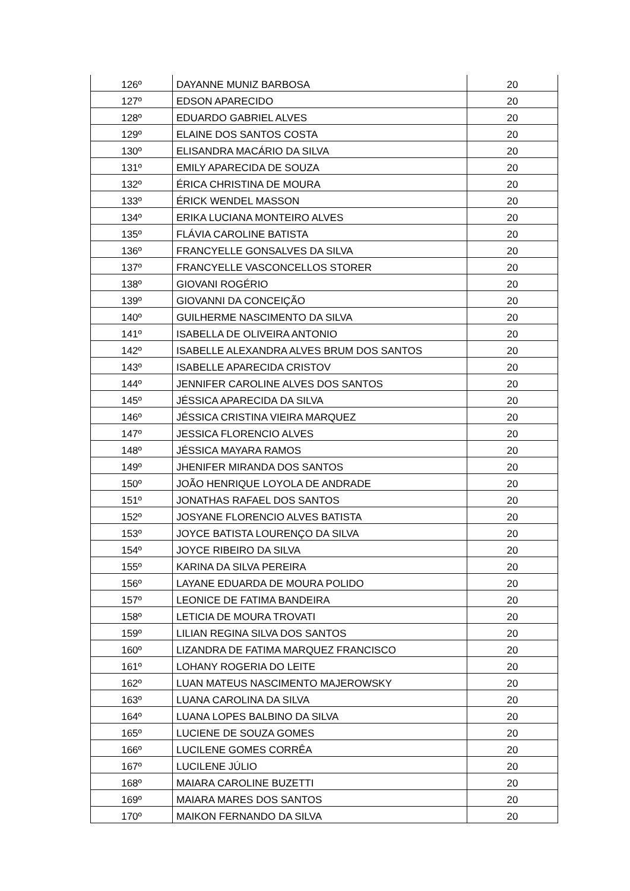| 126º | DAYANNE MUNIZ BARBOSA | 20 |
| 127º | EDSON APARECIDO | 20 |
| 128º | EDUARDO GABRIEL ALVES | 20 |
| 129º | ELAINE DOS SANTOS COSTA | 20 |
| 130º | ELISANDRA MACÁRIO DA SILVA | 20 |
| 131º | EMILY APARECIDA DE SOUZA | 20 |
| 132º | ÉRICA CHRISTINA DE MOURA | 20 |
| 133º | ÉRICK WENDEL MASSON | 20 |
| 134º | ERIKA LUCIANA MONTEIRO ALVES | 20 |
| 135º | FLÁVIA CAROLINE BATISTA | 20 |
| 136º | FRANCYELLE GONSALVES DA SILVA | 20 |
| 137º | FRANCYELLE VASCONCELLOS STORER | 20 |
| 138º | GIOVANI ROGÉRIO | 20 |
| 139º | GIOVANNI DA CONCEIÇÃO | 20 |
| 140º | GUILHERME NASCIMENTO DA SILVA | 20 |
| 141º | ISABELLA DE OLIVEIRA ANTONIO | 20 |
| 142º | ISABELLE ALEXANDRA ALVES BRUM DOS SANTOS | 20 |
| 143º | ISABELLE APARECIDA CRISTOV | 20 |
| 144º | JENNIFER CAROLINE ALVES DOS SANTOS | 20 |
| 145º | JÉSSICA APARECIDA DA SILVA | 20 |
| 146º | JÉSSICA CRISTINA VIEIRA MARQUEZ | 20 |
| 147º | JESSICA FLORENCIO ALVES | 20 |
| 148º | JÉSSICA MAYARA RAMOS | 20 |
| 149º | JHENIFER MIRANDA DOS SANTOS | 20 |
| 150º | JOÃO HENRIQUE LOYOLA DE ANDRADE | 20 |
| 151º | JONATHAS RAFAEL DOS SANTOS | 20 |
| 152º | JOSYANE FLORENCIO ALVES BATISTA | 20 |
| 153º | JOYCE BATISTA LOURENÇO DA SILVA | 20 |
| 154º | JOYCE RIBEIRO DA SILVA | 20 |
| 155º | KARINA DA SILVA PEREIRA | 20 |
| 156º | LAYANE EDUARDA DE MOURA POLIDO | 20 |
| 157º | LEONICE DE FATIMA BANDEIRA | 20 |
| 158º | LETICIA DE MOURA TROVATI | 20 |
| 159º | LILIAN REGINA SILVA DOS SANTOS | 20 |
| 160º | LIZANDRA DE FATIMA MARQUEZ FRANCISCO | 20 |
| 161º | LOHANY ROGERIA DO LEITE | 20 |
| 162º | LUAN MATEUS NASCIMENTO MAJEROWSKY | 20 |
| 163º | LUANA CAROLINA DA SILVA | 20 |
| 164º | LUANA LOPES BALBINO DA SILVA | 20 |
| 165º | LUCIENE DE SOUZA GOMES | 20 |
| 166º | LUCILENE GOMES CORRÊA | 20 |
| 167º | LUCILENE JÚLIO | 20 |
| 168º | MAIARA CAROLINE BUZETTI | 20 |
| 169º | MAIARA MARES DOS SANTOS | 20 |
| 170º | MAIKON FERNANDO DA SILVA | 20 |